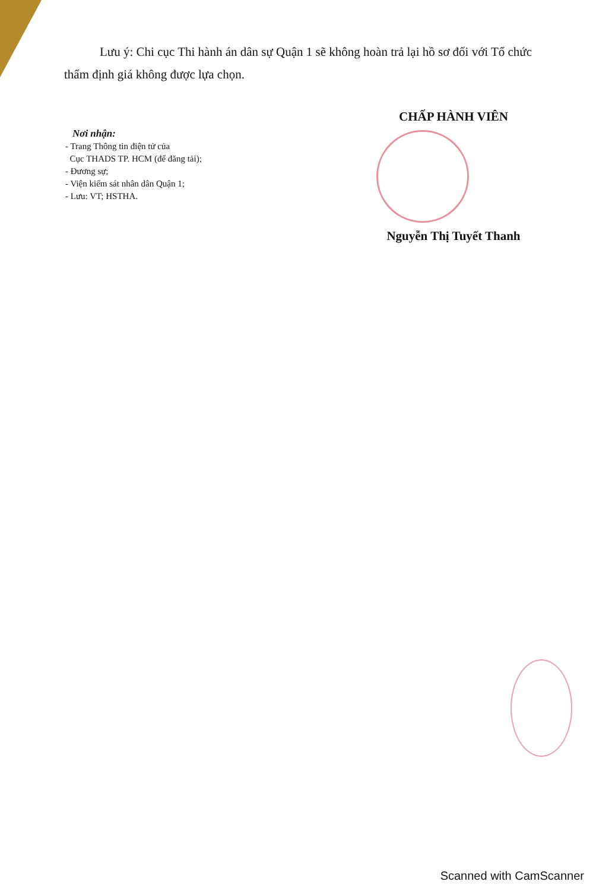Lưu ý: Chi cục Thi hành án dân sự Quận 1 sẽ không hoàn trả lại hồ sơ đối với Tổ chức thẩm định giá không được lựa chọn.
Nơi nhận:
- Trang Thông tin điện tử của
Cục THADS TP. HCM (để đăng tải);
- Đương sự;
- Viện kiểm sát nhân dân Quận 1;
- Lưu: VT; HSTHA.
CHẤP HÀNH VIÊN
Nguyễn Thị Tuyết Thanh
Scanned with CamScanner